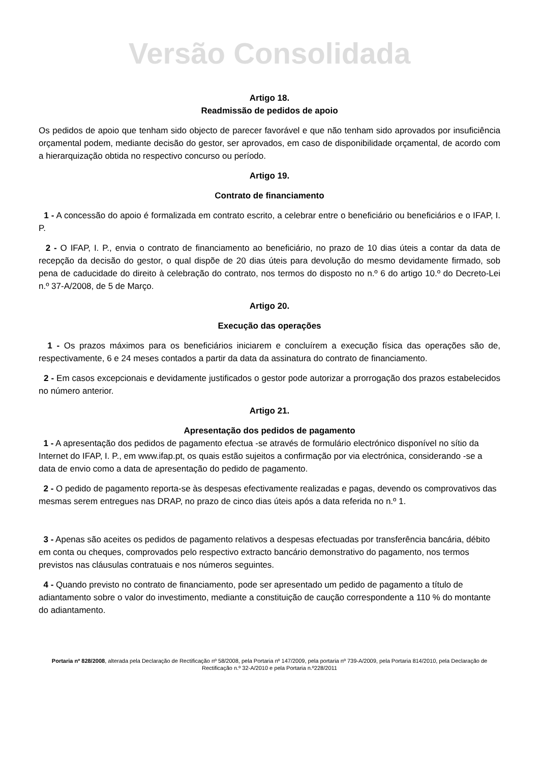Versão Consolidada
Artigo 18.
Readmissão de pedidos de apoio
Os pedidos de apoio que tenham sido objecto de parecer favorável e que não tenham sido aprovados por insuficiência orçamental podem, mediante decisão do gestor, ser aprovados, em caso de disponibilidade orçamental, de acordo com a hierarquização obtida no respectivo concurso ou período.
Artigo 19.
Contrato de financiamento
1 - A concessão do apoio é formalizada em contrato escrito, a celebrar entre o beneficiário ou beneficiários e o IFAP, I. P.
2 - O IFAP, I. P., envia o contrato de financiamento ao beneficiário, no prazo de 10 dias úteis a contar da data de recepção da decisão do gestor, o qual dispõe de 20 dias úteis para devolução do mesmo devidamente firmado, sob pena de caducidade do direito à celebração do contrato, nos termos do disposto no n.º 6 do artigo 10.º do Decreto-Lei n.º 37-A/2008, de 5 de Março.
Artigo 20.
Execução das operações
1 - Os prazos máximos para os beneficiários iniciarem e concluírem a execução física das operações são de, respectivamente, 6 e 24 meses contados a partir da data da assinatura do contrato de financiamento.
2 - Em casos excepcionais e devidamente justificados o gestor pode autorizar a prorrogação dos prazos estabelecidos no número anterior.
Artigo 21.
Apresentação dos pedidos de pagamento
1 - A apresentação dos pedidos de pagamento efectua -se através de formulário electrónico disponível no sítio da Internet do IFAP, I. P., em www.ifap.pt, os quais estão sujeitos a confirmação por via electrónica, considerando -se a data de envio como a data de apresentação do pedido de pagamento.
2 - O pedido de pagamento reporta-se às despesas efectivamente realizadas e pagas, devendo os comprovativos das mesmas serem entregues nas DRAP, no prazo de cinco dias úteis após a data referida no n.º 1.
3 - Apenas são aceites os pedidos de pagamento relativos a despesas efectuadas por transferência bancária, débito em conta ou cheques, comprovados pelo respectivo extracto bancário demonstrativo do pagamento, nos termos previstos nas cláusulas contratuais e nos números seguintes.
4 - Quando previsto no contrato de financiamento, pode ser apresentado um pedido de pagamento a título de adiantamento sobre o valor do investimento, mediante a constituição de caução correspondente a 110 % do montante do adiantamento.
Portaria nº 828/2008, alterada pela Declaração de Rectificação nº 58/2008, pela Portaria nº 147/2009, pela portaria nº 739-A/2009, pela Portaria 814/2010, pela Declaração de Rectificação n.º 32-A/2010 e pela Portaria n.º228/2011